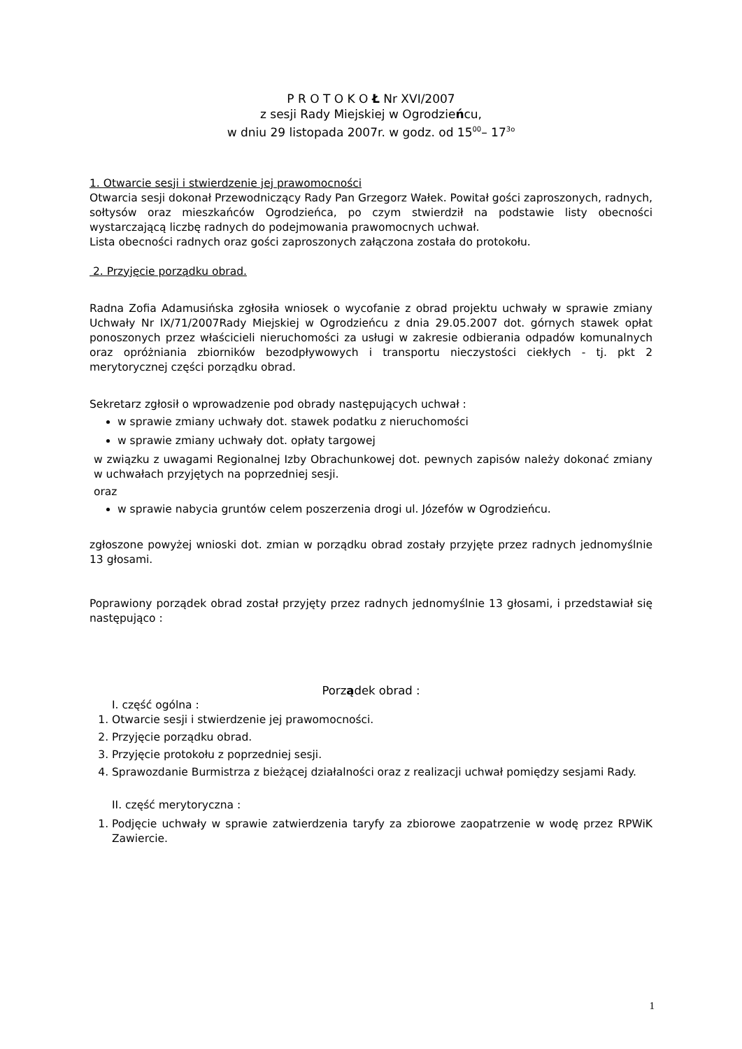P R O T O K O Ł Nr XVI/2007
z sesji Rady Miejskiej w Ogrodzieńcu,
w dniu 29 listopada 2007r. w godz. od 15<sup>00</sup>– 17<sup>3o</sup>
1. Otwarcie sesji i stwierdzenie jej prawomocności
Otwarcia sesji dokonał Przewodniczący Rady Pan Grzegorz Wałek. Powitał gości zaproszonych, radnych, sołtysów oraz mieszkańców Ogrodzieńca, po czym stwierdził na podstawie listy obecności wystarczającą liczbę radnych do podejmowania prawomocnych uchwał.
Lista obecności radnych oraz gości zaproszonych załączona została do protokołu.
2. Przyjęcie porządku obrad.
Radna Zofia Adamusińska zgłosiła wniosek o wycofanie z obrad projektu uchwały w sprawie zmiany Uchwały Nr IX/71/2007Rady Miejskiej w Ogrodzieńcu z dnia 29.05.2007 dot. górnych stawek opłat ponoszonych przez właścicieli nieruchomości za usługi w zakresie odbierania odpadów komunalnych oraz opróżniania zbiorników bezodpływowych i transportu nieczystości ciekłych - tj. pkt 2 merytorycznej części porządku obrad.
Sekretarz zgłosił o wprowadzenie pod obrady następujących uchwał :
w sprawie zmiany uchwały dot. stawek podatku z nieruchomości
w sprawie zmiany uchwały dot. opłaty targowej
w związku z uwagami Regionalnej Izby Obrachunkowej dot. pewnych zapisów należy dokonać zmiany w uchwałach przyjętych na poprzedniej sesji.
oraz
w sprawie nabycia gruntów celem poszerzenia drogi ul. Józefów w Ogrodzieńcu.
zgłoszone powyżej wnioski dot. zmian w porządku obrad zostały przyjęte przez radnych jednomyślnie 13 głosami.
Poprawiony porządek obrad został przyjęty przez radnych jednomyślnie 13 głosami, i przedstawiał się następująco :
Porządek obrad :
I. część ogólna :
1. Otwarcie sesji i stwierdzenie jej prawomocności.
2. Przyjęcie porządku obrad.
3. Przyjęcie protokołu z poprzedniej sesji.
4. Sprawozdanie Burmistrza z bieżącej działalności oraz z realizacji uchwał pomiędzy sesjami Rady.
II. część merytoryczna :
1. Podjęcie uchwały w sprawie zatwierdzenia taryfy za zbiorowe zaopatrzenie w wodę przez RPWiK Zawiercie.
1